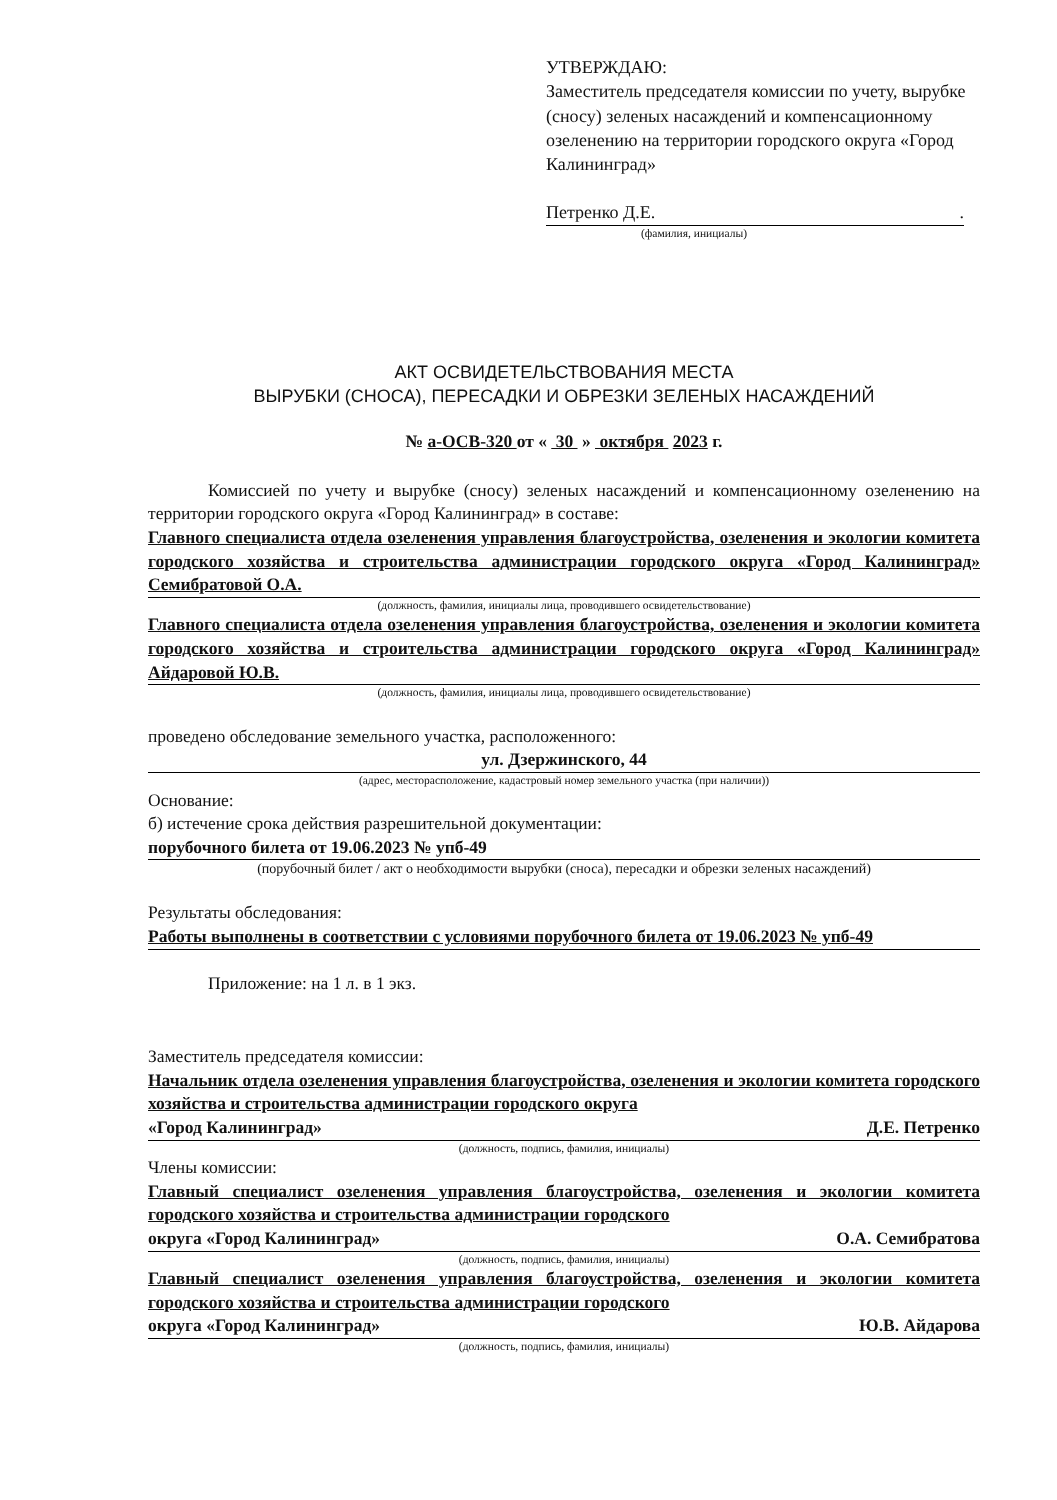УТВЕРЖДАЮ:
Заместитель председателя комиссии по учету, вырубке (сносу) зеленых насаждений и компенсационному озеленению на территории городского округа «Город Калининград»
Петренко Д.Е. .
(фамилия, инициалы)
АКТ ОСВИДЕТЕЛЬСТВОВАНИЯ МЕСТА
ВЫРУБКИ (СНОСА), ПЕРЕСАДКИ И ОБРЕЗКИ ЗЕЛЕНЫХ НАСАЖДЕНИЙ
№ а-ОСВ-320 от « 30 » октября 2023 г.
Комиссией по учету и вырубке (сносу) зеленых насаждений и компенсационному озеленению на территории городского округа «Город Калининград» в составе:
Главного специалиста отдела озеленения управления благоустройства, озеленения и экологии комитета городского хозяйства и строительства администрации городского округа «Город Калининград» Семибратовой О.А.
(должность, фамилия, инициалы лица, проводившего освидетельствование)
Главного специалиста отдела озеленения управления благоустройства, озеленения и экологии комитета городского хозяйства и строительства администрации городского округа «Город Калининград» Айдаровой Ю.В.
(должность, фамилия, инициалы лица, проводившего освидетельствование)
проведено обследование земельного участка, расположенного:
ул. Дзержинского, 44
(адрес, месторасположение, кадастровый номер земельного участка (при наличии))
Основание:
б) истечение срока действия разрешительной документации:
порубочного билета от 19.06.2023 № упб-49
(порубочный билет / акт о необходимости вырубки (сноса), пересадки и обрезки зеленых насаждений)
Результаты обследования:
Работы выполнены в соответствии с условиями порубочного билета от 19.06.2023 № упб-49
Приложение: на 1 л. в 1 экз.
Заместитель председателя комиссии:
Начальник отдела озеленения управления благоустройства, озеленения и экологии комитета городского хозяйства и строительства администрации городского округа
«Город Калининград» Д.Е. Петренко
(должность, подпись, фамилия, инициалы)
Члены комиссии:
Главный специалист озеленения управления благоустройства, озеленения и экологии комитета городского хозяйства и строительства администрации городского
округа «Город Калининград» О.А. Семибратова
(должность, подпись, фамилия, инициалы)
Главный специалист озеленения управления благоустройства, озеленения и экологии комитета городского хозяйства и строительства администрации городского
округа «Город Калининград» Ю.В. Айдарова
(должность, подпись, фамилия, инициалы)